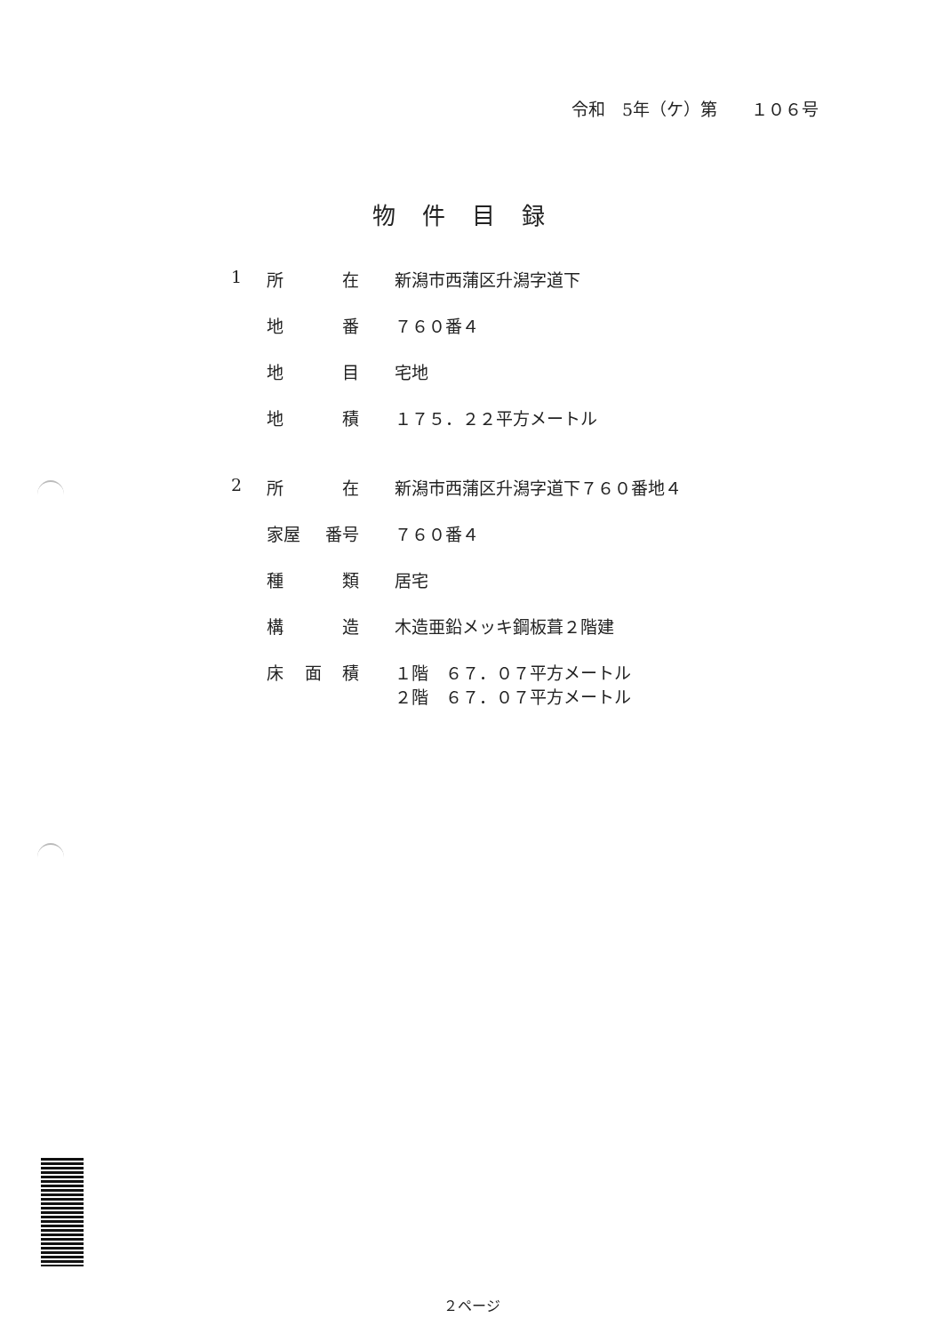令和　5年（ケ）第　　１０６号
物件目録
1 所 在 新潟市西蒲区升潟字道下
地 番 ７６０番４
地 目 宅地
地 積 １７５．２２平方メートル
2 所 在 新潟市西蒲区升潟字道下７６０番地４
家屋 番号 ７６０番４
種 類 居宅
構 造 木造亜鉛メッキ鋼板葺２階建
床 面 積 １階　６７．０７平方メートル
２階　６７．０７平方メートル
２ページ